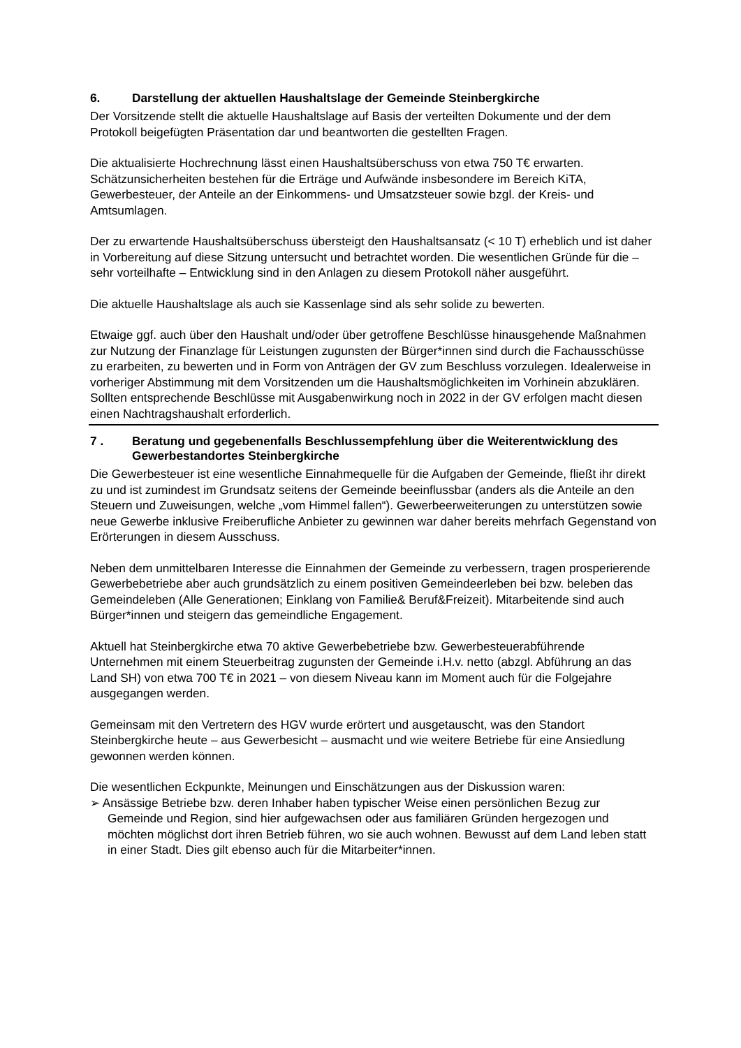6. Darstellung der aktuellen Haushaltslage der Gemeinde Steinbergkirche
Der Vorsitzende stellt die aktuelle Haushaltslage auf Basis der verteilten Dokumente und der dem Protokoll beigefügten Präsentation dar und beantworten die gestellten Fragen.
Die aktualisierte Hochrechnung lässt einen Haushaltsüberschuss von etwa 750 T€ erwarten. Schätzunsicherheiten bestehen für die Erträge und Aufwände insbesondere im Bereich KiTA, Gewerbesteuer, der Anteile an der Einkommens- und Umsatzsteuer sowie bzgl. der Kreis- und Amtsumlagen.
Der zu erwartende Haushaltsüberschuss übersteigt den Haushaltsansatz (< 10 T) erheblich und ist daher in Vorbereitung auf diese Sitzung untersucht und betrachtet worden. Die wesentlichen Gründe für die – sehr vorteilhafte – Entwicklung sind in den Anlagen zu diesem Protokoll näher ausgeführt.
Die aktuelle Haushaltslage als auch sie Kassenlage sind als sehr solide zu bewerten.
Etwaige ggf. auch über den Haushalt und/oder über getroffene Beschlüsse hinausgehende Maßnahmen zur Nutzung der Finanzlage für Leistungen zugunsten der Bürger*innen sind durch die Fachausschüsse zu erarbeiten, zu bewerten und in Form von Anträgen der GV zum Beschluss vorzulegen. Idealerweise in vorheriger Abstimmung mit dem Vorsitzenden um die Haushaltsmöglichkeiten im Vorhinein abzuklären. Sollten entsprechende Beschlüsse mit Ausgabenwirkung noch in 2022 in der GV erfolgen macht diesen einen Nachtragshaushalt erforderlich.
7 . Beratung und gegebenenfalls Beschlussempfehlung über die Weiterentwicklung des Gewerbestandortes Steinbergkirche
Die Gewerbesteuer ist eine wesentliche Einnahmequelle für die Aufgaben der Gemeinde, fließt ihr direkt zu und ist zumindest im Grundsatz seitens der Gemeinde beeinflussbar (anders als die Anteile an den Steuern und Zuweisungen, welche „vom Himmel fallen“). Gewerbeerweiterungen zu unterstützen sowie neue Gewerbe inklusive Freiberufliche Anbieter zu gewinnen war daher bereits mehrfach Gegenstand von Erörterungen in diesem Ausschuss.
Neben dem unmittelbaren Interesse die Einnahmen der Gemeinde zu verbessern, tragen prosperierende Gewerbebetriebe aber auch grundsätzlich zu einem positiven Gemeindeerleben bei bzw. beleben das Gemeindeleben (Alle Generationen; Einklang von Familie& Beruf&Freizeit). Mitarbeitende sind auch Bürger*innen und steigern das gemeindliche Engagement.
Aktuell hat Steinbergkirche etwa 70 aktive Gewerbebetriebe bzw. Gewerbesteuerabführende Unternehmen mit einem Steuerbeitrag zugunsten der Gemeinde i.H.v. netto (abzgl. Abführung an das Land SH) von etwa 700 T€ in 2021 – von diesem Niveau kann im Moment auch für die Folgejahre ausgegangen werden.
Gemeinsam mit den Vertretern des HGV wurde erörtert und ausgetauscht, was den Standort Steinbergkirche heute – aus Gewerbesicht – ausmacht und wie weitere Betriebe für eine Ansiedlung gewonnen werden können.
Die wesentlichen Eckpunkte, Meinungen und Einschätzungen aus der Diskussion waren:
➢ Ansässige Betriebe bzw. deren Inhaber haben typischer Weise einen persönlichen Bezug zur Gemeinde und Region, sind hier aufgewachsen oder aus familiären Gründen hergezogen und möchten möglichst dort ihren Betrieb führen, wo sie auch wohnen. Bewusst auf dem Land leben statt in einer Stadt. Dies gilt ebenso auch für die Mitarbeiter*innen.